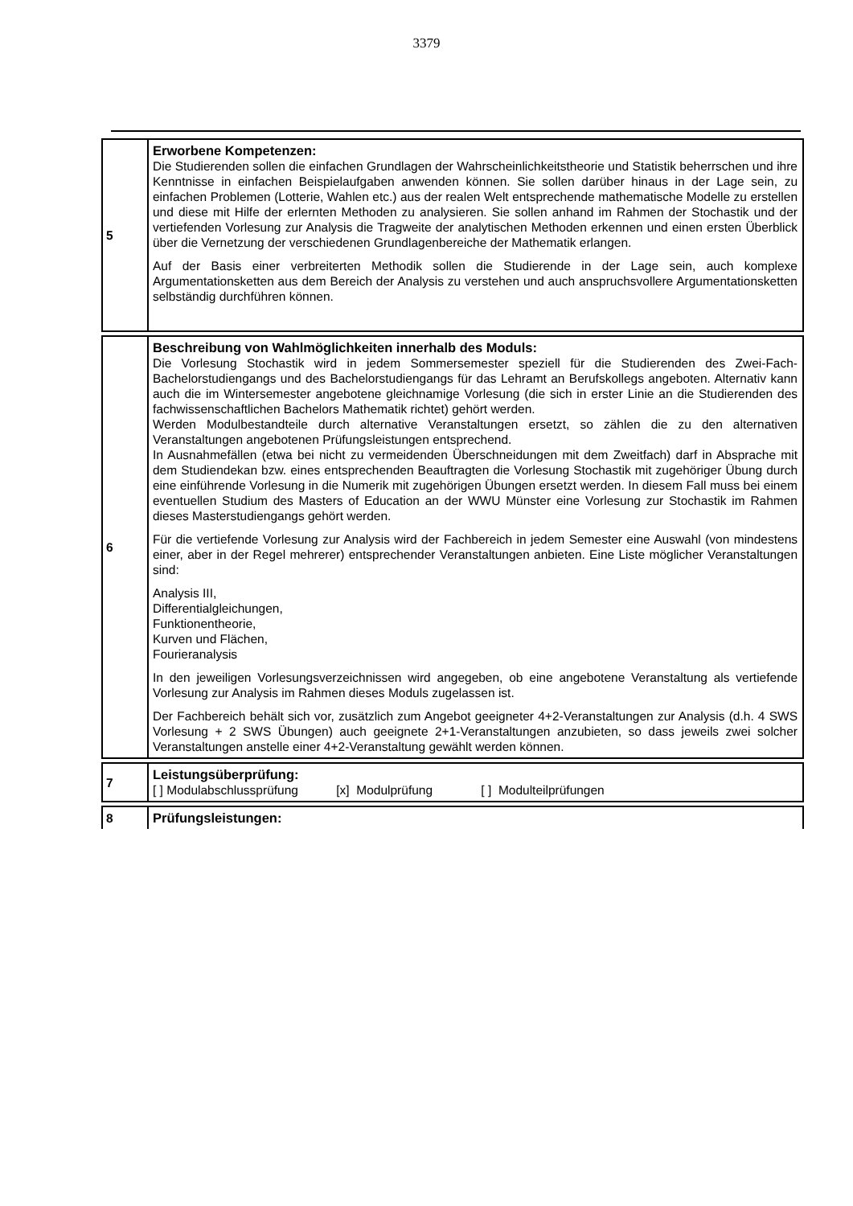3379
| 5 | Erworbene Kompetenzen: Die Studierenden sollen die einfachen Grundlagen der Wahrscheinlichkeitstheorie und Statistik beherrschen und ihre Kenntnisse in einfachen Beispielaufgaben anwenden können. Sie sollen darüber hinaus in der Lage sein, zu einfachen Problemen (Lotterie, Wahlen etc.) aus der realen Welt entsprechende mathematische Modelle zu erstellen und diese mit Hilfe der erlernten Methoden zu analysieren. Sie sollen anhand im Rahmen der Stochastik und der vertiefenden Vorlesung zur Analysis die Tragweite der analytischen Methoden erkennen und einen ersten Überblick über die Vernetzung der verschiedenen Grundlagenbereiche der Mathematik erlangen. Auf der Basis einer verbreiterten Methodik sollen die Studierende in der Lage sein, auch komplexe Argumentationsketten aus dem Bereich der Analysis zu verstehen und auch anspruchsvollere Argumentationsketten selbständig durchführen können. |
| 6 | Beschreibung von Wahlmöglichkeiten innerhalb des Moduls: Die Vorlesung Stochastik wird in jedem Sommersemester speziell für die Studierenden des Zwei-Fach-Bachelorstudiengangs und des Bachelorstudiengangs für das Lehramt an Berufskollegs angeboten. Alternativ kann auch die im Wintersemester angebotene gleichnamige Vorlesung (die sich in erster Linie an die Studierenden des fachwissenschaftlichen Bachelors Mathematik richtet) gehört werden. Werden Modulbestandteile durch alternative Veranstaltungen ersetzt, so zählen die zu den alternativen Veranstaltungen angebotenen Prüfungsleistungen entsprechend. In Ausnahmefällen (etwa bei nicht zu vermeidenden Überschneidungen mit dem Zweitfach) darf in Absprache mit dem Studiendekan bzw. eines entsprechenden Beauftragten die Vorlesung Stochastik mit zugehöriger Übung durch eine einführende Vorlesung in die Numerik mit zugehörigen Übungen ersetzt werden. In diesem Fall muss bei einem eventuellen Studium des Masters of Education an der WWU Münster eine Vorlesung zur Stochastik im Rahmen dieses Masterstudiengangs gehört werden. Für die vertiefende Vorlesung zur Analysis wird der Fachbereich in jedem Semester eine Auswahl (von mindestens einer, aber in der Regel mehrerer) entsprechender Veranstaltungen anbieten. Eine Liste möglicher Veranstaltungen sind: Analysis III, Differentialgleichungen, Funktionentheorie, Kurven und Flächen, Fourieranalysis In den jeweiligen Vorlesungsverzeichnissen wird angegeben, ob eine angebotene Veranstaltung als vertiefende Vorlesung zur Analysis im Rahmen dieses Moduls zugelassen ist. Der Fachbereich behält sich vor, zusätzlich zum Angebot geeigneter 4+2-Veranstaltungen zur Analysis (d.h. 4 SWS Vorlesung + 2 SWS Übungen) auch geeignete 2+1-Veranstaltungen anzubieten, so dass jeweils zwei solcher Veranstaltungen anstelle einer 4+2-Veranstaltung gewählt werden können. |
| 7 | Leistungsüberprüfung: [ ] Modulabschlussprüfung [x] Modulprüfung [ ] Modulteilprüfungen |
| 8 | Prüfungsleistungen: |